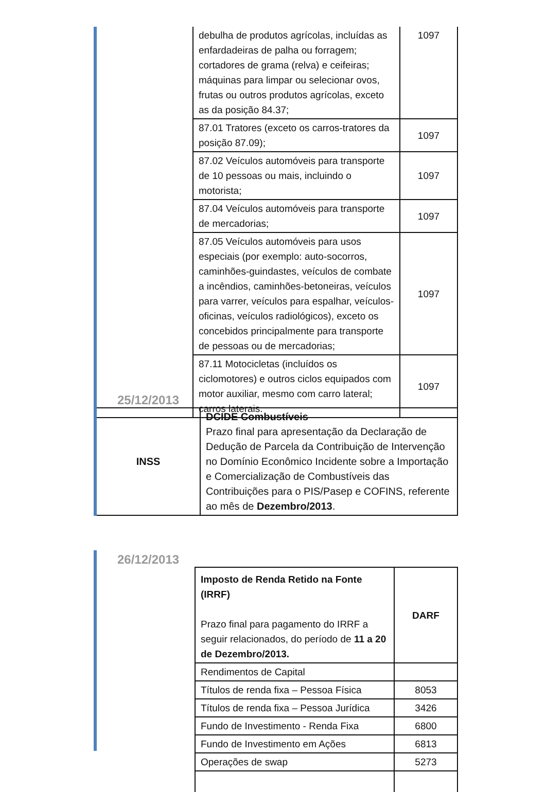| | debulha de produtos agrícolas, incluídas as enfardadeiras de palha ou forragem; cortadores de grama (relva) e ceifeiras; máquinas para limpar ou selecionar ovos, frutas ou outros produtos agrícolas, exceto as da posição 84.37; | 1097 |
| | 87.01 Tratores (exceto os carros-tratores da posição 87.09); | 1097 |
| | 87.02 Veículos automóveis para transporte de 10 pessoas ou mais, incluindo o motorista; | 1097 |
| | 87.04 Veículos automóveis para transporte de mercadorias; | 1097 |
| | 87.05 Veículos automóveis para usos especiais (por exemplo: auto-socorros, caminhões-guindastes, veículos de combate a incêndios, caminhões-betoneiras, veículos para varrer, veículos para espalhar, veículos-oficinas, veículos radiológicos), exceto os concebidos principalmente para transporte de pessoas ou de mercadorias; | 1097 |
| | 87.11 Motocicletas (incluídos os ciclomotores) e outros ciclos equipados com motor auxiliar, mesmo com carro lateral; carros laterais. | 1097 |
25/12/2013
| INSS | DCIDE Combustíveis Prazo final para apresentação da Declaração de Dedução de Parcela da Contribuição de Intervenção no Domínio Econômico Incidente sobre a Importação e Comercialização de Combustíveis das Contribuições para o PIS/Pasep e COFINS, referente ao mês de Dezembro/2013 . |
26/12/2013
| | Imposto de Renda Retido na Fonte (IRRF) Prazo final para pagamento do IRRF a seguir relacionados, do período de 11 a 20 de Dezembro/2013. | DARF |
| | Rendimentos de Capital | |
| | Títulos de renda fixa – Pessoa Física | 8053 |
| | Títulos de renda fixa – Pessoa Jurídica | 3426 |
| | Fundo de Investimento - Renda Fixa | 6800 |
| | Fundo de Investimento em Ações | 6813 |
| | Operações de swap | 5273 |